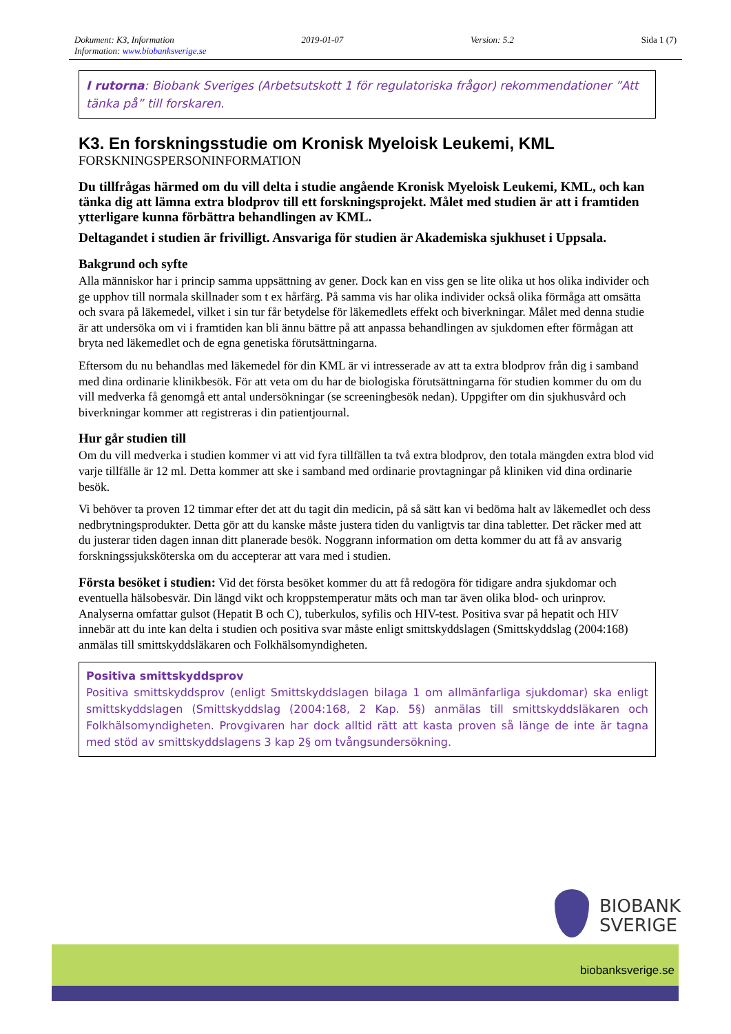Dokument: K3, Information 2019-01-07 Version: 5.2 Sida 1 (7)
Information: www.biobanksverige.se
I rutorna: Biobank Sveriges (Arbetsutskott 1 för regulatoriska frågor) rekommendationer ”Att tänka på” till forskaren.
K3. En forskningsstudie om Kronisk Myeloisk Leukemi, KML
FORSKNINGSPERSONINFORMATION
Du tillfrågas härmed om du vill delta i studie angående Kronisk Myeloisk Leukemi, KML, och kan tänka dig att lämna extra blodprov till ett forskningsprojekt. Målet med studien är att i framtiden ytterligare kunna förbättra behandlingen av KML.
Deltagandet i studien är frivilligt. Ansvariga för studien är Akademiska sjukhuset i Uppsala.
Bakgrund och syfte
Alla människor har i princip samma uppsättning av gener. Dock kan en viss gen se lite olika ut hos olika individer och ge upphov till normala skillnader som t ex hårfärg. På samma vis har olika individer också olika förmåga att omsätta och svara på läkemedel, vilket i sin tur får betydelse för läkemedlets effekt och biverkningar. Målet med denna studie är att undersöka om vi i framtiden kan bli ännu bättre på att anpassa behandlingen av sjukdomen efter förmågan att bryta ned läkemedlet och de egna genetiska förutsättningarna.
Eftersom du nu behandlas med läkemedel för din KML är vi intresserade av att ta extra blodprov från dig i samband med dina ordinarie klinikbesök. För att veta om du har de biologiska förutsättningarna för studien kommer du om du vill medverka få genomgå ett antal undersökningar (se screeningbesök nedan). Uppgifter om din sjukhusvård och biverkningar kommer att registreras i din patientjournal.
Hur går studien till
Om du vill medverka i studien kommer vi att vid fyra tillfällen ta två extra blodprov, den totala mängden extra blod vid varje tillfälle är 12 ml. Detta kommer att ske i samband med ordinarie provtagningar på kliniken vid dina ordinarie besök.
Vi behöver ta proven 12 timmar efter det att du tagit din medicin, på så sätt kan vi bedöma halt av läkemedlet och dess nedbrytningsprodukter. Detta gör att du kanske måste justera tiden du vanligtvis tar dina tabletter. Det räcker med att du justerar tiden dagen innan ditt planerade besök. Noggrann information om detta kommer du att få av ansvarig forskningssjuksköterska om du accepterar att vara med i studien.
Första besöket i studien: Vid det första besöket kommer du att få redogöra för tidigare andra sjukdomar och eventuella hälsobesvär. Din längd vikt och kroppstemperatur mäts och man tar även olika blod- och urinprov. Analyserna omfattar gulsot (Hepatit B och C), tuberkulos, syfilis och HIV-test. Positiva svar på hepatit och HIV innebär att du inte kan delta i studien och positiva svar måste enligt smittskyddslagen (Smittskyddslag (2004:168) anmälas till smittskyddsläkaren och Folkhälsomyndigheten.
Positiva smittskyddsprov
Positiva smittskyddsprov (enligt Smittskyddslagen bilaga 1 om allmänfarliga sjukdomar) ska enligt smittskyddslagen (Smittskyddslag (2004:168, 2 Kap. 5§) anmälas till smittskyddsläkaren och Folkhälsomyndigheten. Provgivaren har dock alltid rätt att kasta proven så länge de inte är tagna med stöd av smittskyddslagens 3 kap 2§ om tvångsundersökning.
BIOBANK
SVERIGE
biobanksverige.se